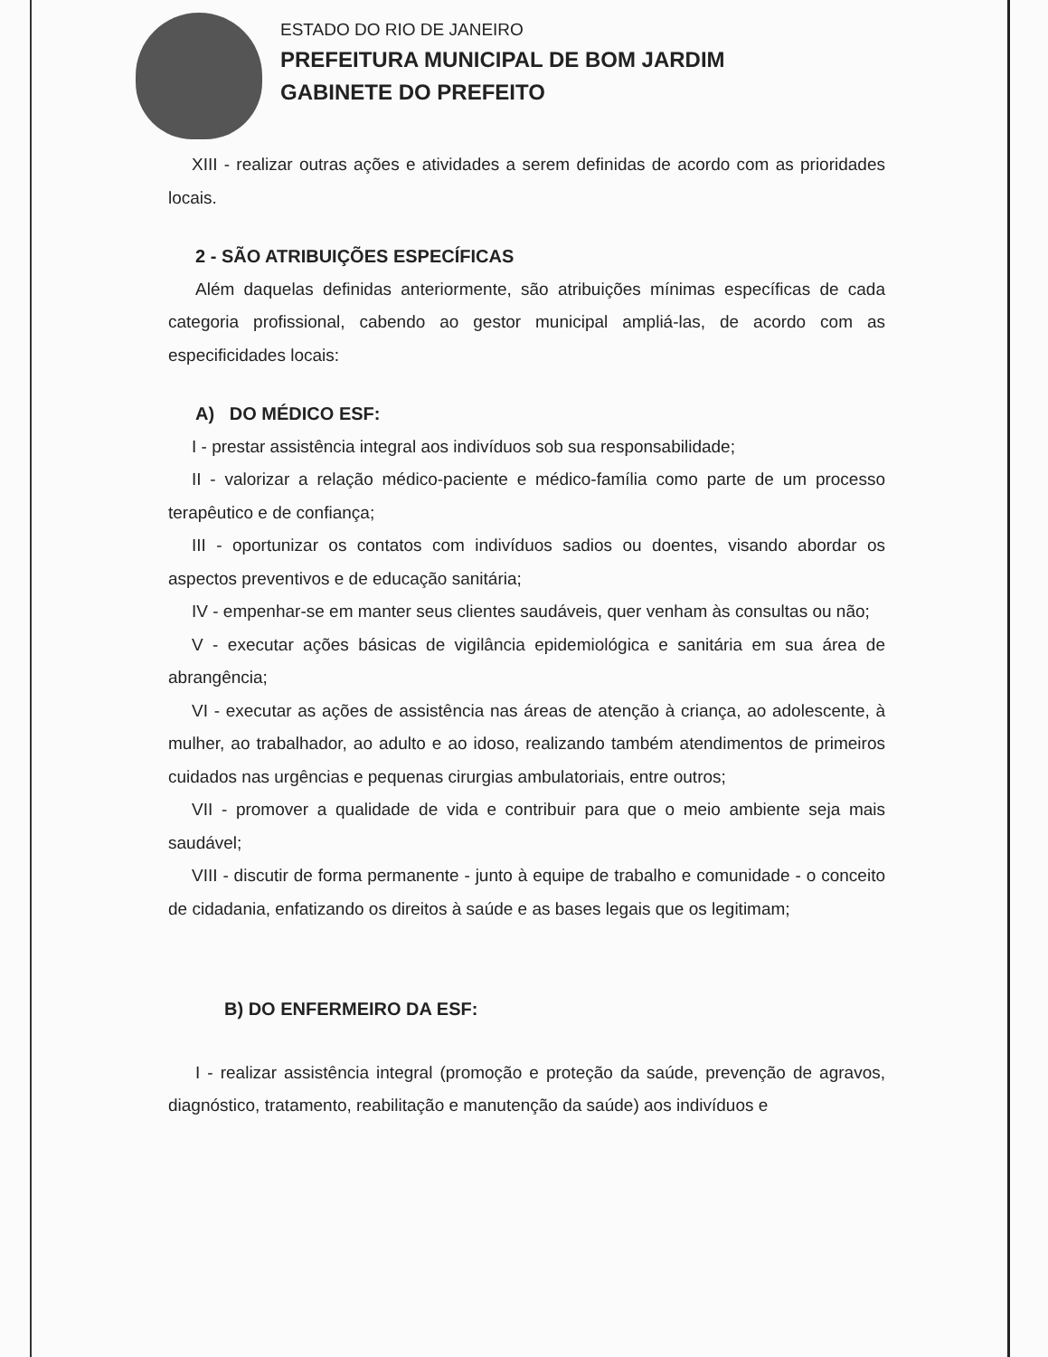ESTADO DO RIO DE JANEIRO
PREFEITURA MUNICIPAL DE BOM JARDIM
GABINETE DO PREFEITO
XIII - realizar outras ações e atividades a serem definidas de acordo com as prioridades locais.
2 - SÃO ATRIBUIÇÕES ESPECÍFICAS
Além daquelas definidas anteriormente, são atribuições mínimas específicas de cada categoria profissional, cabendo ao gestor municipal ampliá-las, de acordo com as especificidades locais:
A) DO MÉDICO ESF:
I - prestar assistência integral aos indivíduos sob sua responsabilidade;
II - valorizar a relação médico-paciente e médico-família como parte de um processo terapêutico e de confiança;
III - oportunizar os contatos com indivíduos sadios ou doentes, visando abordar os aspectos preventivos e de educação sanitária;
IV - empenhar-se em manter seus clientes saudáveis, quer venham às consultas ou não;
V - executar ações básicas de vigilância epidemiológica e sanitária em sua área de abrangência;
VI - executar as ações de assistência nas áreas de atenção à criança, ao adolescente, à mulher, ao trabalhador, ao adulto e ao idoso, realizando também atendimentos de primeiros cuidados nas urgências e pequenas cirurgias ambulatoriais, entre outros;
VII - promover a qualidade de vida e contribuir para que o meio ambiente seja mais saudável;
VIII - discutir de forma permanente - junto à equipe de trabalho e comunidade - o conceito de cidadania, enfatizando os direitos à saúde e as bases legais que os legitimam;
B) DO ENFERMEIRO DA ESF:
I - realizar assistência integral (promoção e proteção da saúde, prevenção de agravos, diagnóstico, tratamento, reabilitação e manutenção da saúde) aos indivíduos e